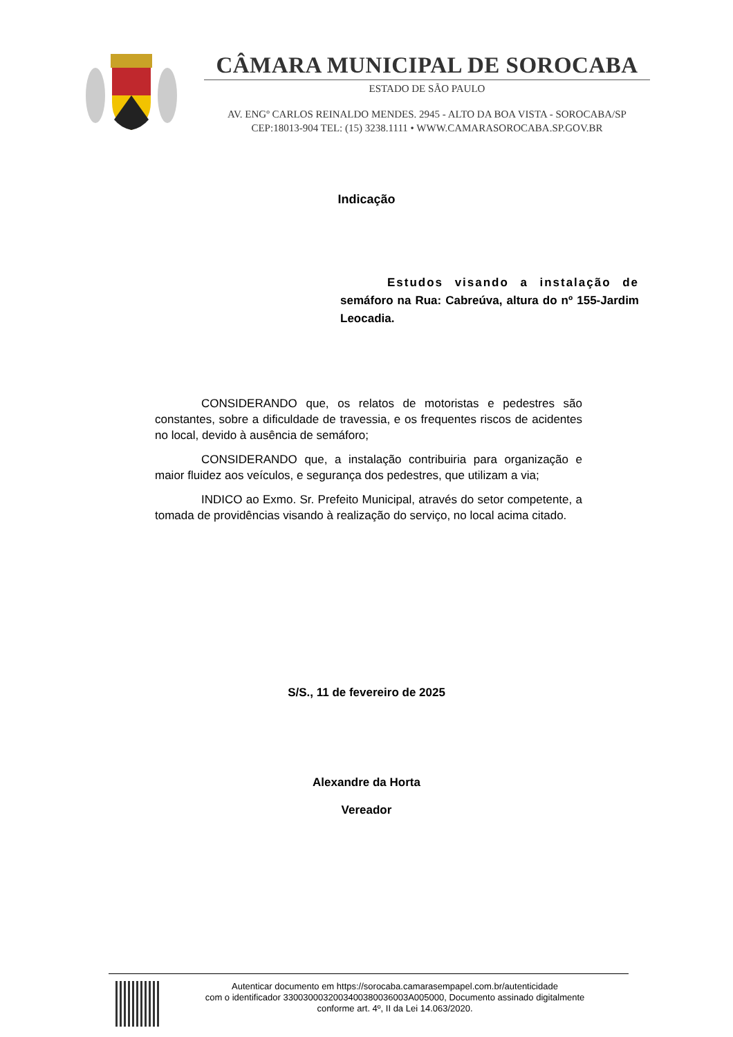CÂMARA MUNICIPAL DE SOROCABA
ESTADO DE SÃO PAULO
AV. ENGº CARLOS REINALDO MENDES. 2945 - ALTO DA BOA VISTA - SOROCABA/SP
CEP:18013-904 TEL: (15) 3238.1111 • WWW.CAMARASOROCABA.SP.GOV.BR
Indicação
Estudos visando a instalação de semáforo na Rua: Cabreúva, altura do nº 155-Jardim Leocadia.
CONSIDERANDO que, os relatos de motoristas e pedestres são constantes, sobre a dificuldade de travessia, e os frequentes riscos de acidentes no local, devido à ausência de semáforo;
CONSIDERANDO que, a instalação contribuiria para organização e maior fluidez aos veículos, e segurança dos pedestres, que utilizam a via;
INDICO ao Exmo. Sr. Prefeito Municipal, através do setor competente, a tomada de providências visando à realização do serviço, no local acima citado.
S/S., 11 de fevereiro de 2025
Alexandre da Horta
Vereador
Autenticar documento em https://sorocaba.camarasempapel.com.br/autenticidade
com o identificador 3300300032003400380036003A005000, Documento assinado digitalmente
conforme art. 4º, II da Lei 14.063/2020.